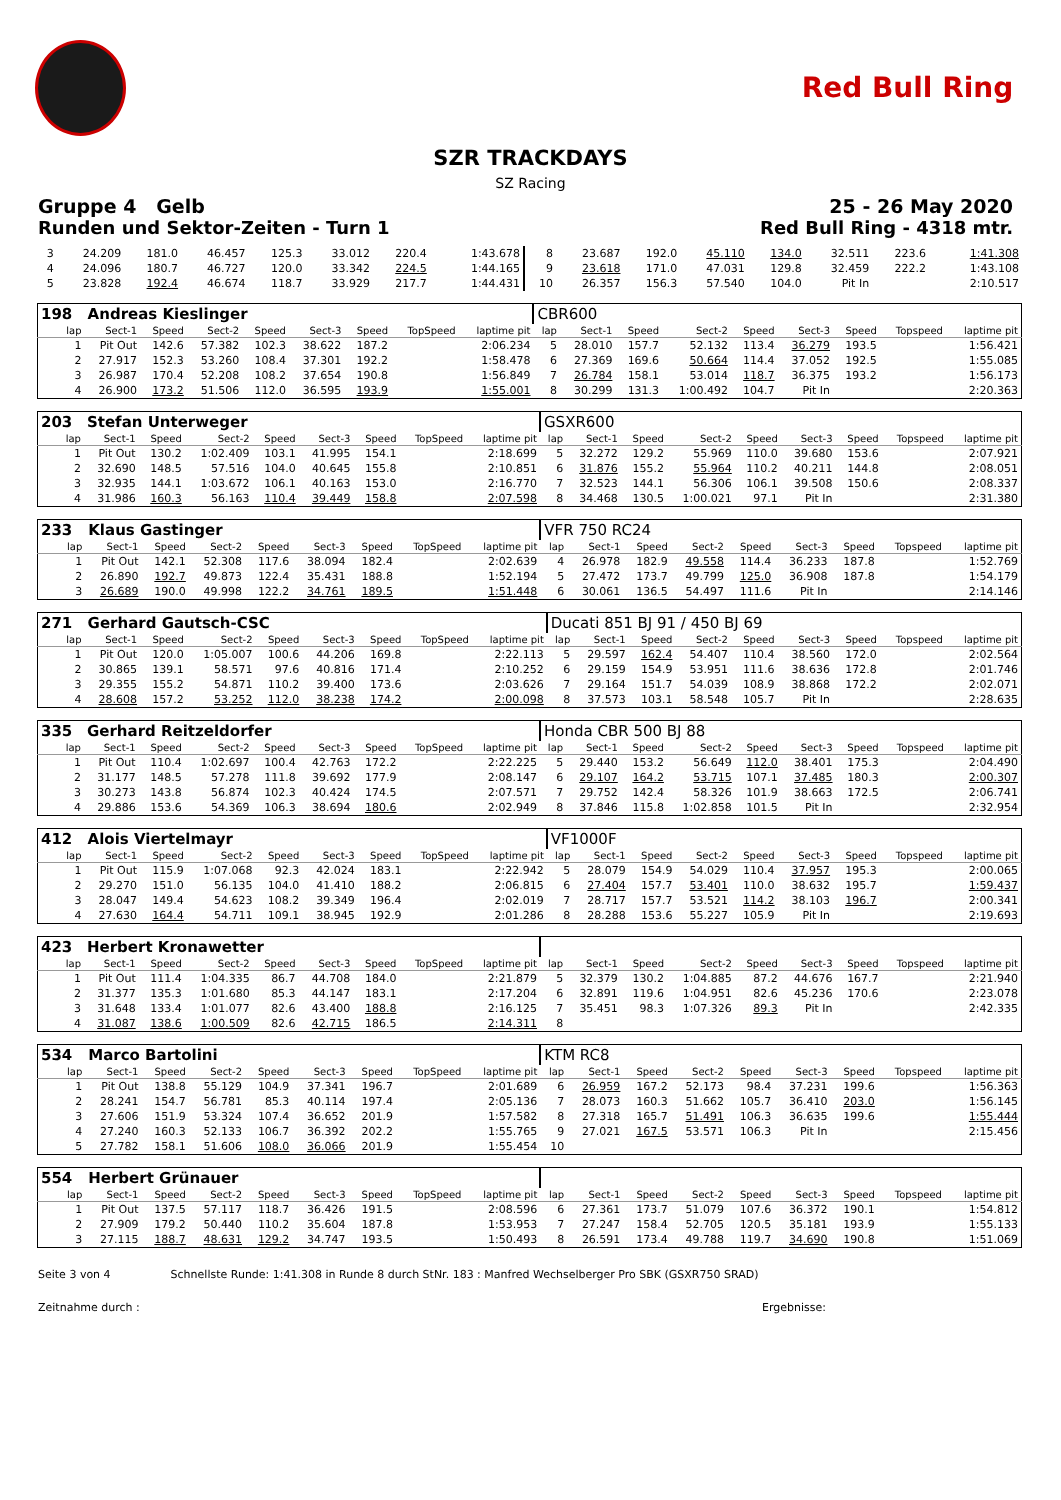Red Bull Ring
SZR TRACKDAYS
SZ Racing
Gruppe 4 Gelb 25 - 26 May 2020
Runden und Sektor-Zeiten - Turn 1 Red Bull Ring - 4318 mtr.
| 3 | 24.209 | 181.0 | 46.457 | 125.3 | 33.012 | 220.4 | | 1:43.678 | 8 | 23.687 | 192.0 | 45.110 | 134.0 | 32.511 | 223.6 | | 1:41.308 |
| 4 | 24.096 | 180.7 | 46.727 | 120.0 | 33.342 | 224.5 | | 1:44.165 | 9 | 23.618 | 171.0 | 47.031 | 129.8 | 32.459 | 222.2 | | 1:43.108 |
| 5 | 23.828 | 192.4 | 46.674 | 118.7 | 33.929 | 217.7 | | 1:44.431 | 10 | 26.357 | 156.3 | 57.540 | 104.0 | Pit In | | | 2:10.517 |
| 198 | Andreas Kieslinger | | | | | | | | CBR600 | | | | | | | | |
| lap | Sect-1 | Speed | Sect-2 | Speed | Sect-3 | Speed | TopSpeed | laptime pit | lap | Sect-1 | Speed | Sect-2 | Speed | Sect-3 | Speed | Topspeed | laptime pit |
| 1 | Pit Out | 142.6 | 57.382 | 102.3 | 38.622 | 187.2 | | 2:06.234 | 5 | 28.010 | 157.7 | 52.132 | 113.4 | 36.279 | 193.5 | | 1:56.421 |
| 2 | 27.917 | 152.3 | 53.260 | 108.4 | 37.301 | 192.2 | | 1:58.478 | 6 | 27.369 | 169.6 | 50.664 | 114.4 | 37.052 | 192.5 | | 1:55.085 |
| 3 | 26.987 | 170.4 | 52.208 | 108.2 | 37.654 | 190.8 | | 1:56.849 | 7 | 26.784 | 158.1 | 53.014 | 118.7 | 36.375 | 193.2 | | 1:56.173 |
| 4 | 26.900 | 173.2 | 51.506 | 112.0 | 36.595 | 193.9 | | 1:55.001 | 8 | 30.299 | 131.3 | 1:00.492 | 104.7 | Pit In | | | 2:20.363 |
| 203 | Stefan Unterweger | | | | | | | | GSXR600 | | | | | | | | |
| lap | Sect-1 | Speed | Sect-2 | Speed | Sect-3 | Speed | TopSpeed | laptime pit | lap | Sect-1 | Speed | Sect-2 | Speed | Sect-3 | Speed | Topspeed | laptime pit |
| 1 | Pit Out | 130.2 | 1:02.409 | 103.1 | 41.995 | 154.1 | | 2:18.699 | 5 | 32.272 | 129.2 | 55.969 | 110.0 | 39.680 | 153.6 | | 2:07.921 |
| 2 | 32.690 | 148.5 | 57.516 | 104.0 | 40.645 | 155.8 | | 2:10.851 | 6 | 31.876 | 155.2 | 55.964 | 110.2 | 40.211 | 144.8 | | 2:08.051 |
| 3 | 32.935 | 144.1 | 1:03.672 | 106.1 | 40.163 | 153.0 | | 2:16.770 | 7 | 32.523 | 144.1 | 56.306 | 106.1 | 39.508 | 150.6 | | 2:08.337 |
| 4 | 31.986 | 160.3 | 56.163 | 110.4 | 39.449 | 158.8 | | 2:07.598 | 8 | 34.468 | 130.5 | 1:00.021 | 97.1 | Pit In | | | 2:31.380 |
| 233 | Klaus Gastinger | | | | | | | | VFR 750 RC24 | | | | | | | | |
| lap | Sect-1 | Speed | Sect-2 | Speed | Sect-3 | Speed | TopSpeed | laptime pit | lap | Sect-1 | Speed | Sect-2 | Speed | Sect-3 | Speed | Topspeed | laptime pit |
| 1 | Pit Out | 142.1 | 52.308 | 117.6 | 38.094 | 182.4 | | 2:02.639 | 4 | 26.978 | 182.9 | 49.558 | 114.4 | 36.233 | 187.8 | | 1:52.769 |
| 2 | 26.890 | 192.7 | 49.873 | 122.4 | 35.431 | 188.8 | | 1:52.194 | 5 | 27.472 | 173.7 | 49.799 | 125.0 | 36.908 | 187.8 | | 1:54.179 |
| 3 | 26.689 | 190.0 | 49.998 | 122.2 | 34.761 | 189.5 | | 1:51.448 | 6 | 30.061 | 136.5 | 54.497 | 111.6 | Pit In | | | 2:14.146 |
| 271 | Gerhard Gautsch-CSC | | | | | | | | Ducati 851 BJ 91 / 450 BJ 69 | | | | | | | | |
| lap | Sect-1 | Speed | Sect-2 | Speed | Sect-3 | Speed | TopSpeed | laptime pit | lap | Sect-1 | Speed | Sect-2 | Speed | Sect-3 | Speed | Topspeed | laptime pit |
| 1 | Pit Out | 120.0 | 1:05.007 | 100.6 | 44.206 | 169.8 | | 2:22.113 | 5 | 29.597 | 162.4 | 54.407 | 110.4 | 38.560 | 172.0 | | 2:02.564 |
| 2 | 30.865 | 139.1 | 58.571 | 97.6 | 40.816 | 171.4 | | 2:10.252 | 6 | 29.159 | 154.9 | 53.951 | 111.6 | 38.636 | 172.8 | | 2:01.746 |
| 3 | 29.355 | 155.2 | 54.871 | 110.2 | 39.400 | 173.6 | | 2:03.626 | 7 | 29.164 | 151.7 | 54.039 | 108.9 | 38.868 | 172.2 | | 2:02.071 |
| 4 | 28.608 | 157.2 | 53.252 | 112.0 | 38.238 | 174.2 | | 2:00.098 | 8 | 37.573 | 103.1 | 58.548 | 105.7 | Pit In | | | 2:28.635 |
| 335 | Gerhard Reitzeldorfer | | | | | | | | Honda CBR 500 BJ 88 | | | | | | | | |
| lap | Sect-1 | Speed | Sect-2 | Speed | Sect-3 | Speed | TopSpeed | laptime pit | lap | Sect-1 | Speed | Sect-2 | Speed | Sect-3 | Speed | Topspeed | laptime pit |
| 1 | Pit Out | 110.4 | 1:02.697 | 100.4 | 42.763 | 172.2 | | 2:22.225 | 5 | 29.440 | 153.2 | 56.649 | 112.0 | 38.401 | 175.3 | | 2:04.490 |
| 2 | 31.177 | 148.5 | 57.278 | 111.8 | 39.692 | 177.9 | | 2:08.147 | 6 | 29.107 | 164.2 | 53.715 | 107.1 | 37.485 | 180.3 | | 2:00.307 |
| 3 | 30.273 | 143.8 | 56.874 | 102.3 | 40.424 | 174.5 | | 2:07.571 | 7 | 29.752 | 142.4 | 58.326 | 101.9 | 38.663 | 172.5 | | 2:06.741 |
| 4 | 29.886 | 153.6 | 54.369 | 106.3 | 38.694 | 180.6 | | 2:02.949 | 8 | 37.846 | 115.8 | 1:02.858 | 101.5 | Pit In | | | 2:32.954 |
| 412 | Alois Viertelmayr | | | | | | | | VF1000F | | | | | | | | |
| lap | Sect-1 | Speed | Sect-2 | Speed | Sect-3 | Speed | TopSpeed | laptime pit | lap | Sect-1 | Speed | Sect-2 | Speed | Sect-3 | Speed | Topspeed | laptime pit |
| 1 | Pit Out | 115.9 | 1:07.068 | 92.3 | 42.024 | 183.1 | | 2:22.942 | 5 | 28.079 | 154.9 | 54.029 | 110.4 | 37.957 | 195.3 | | 2:00.065 |
| 2 | 29.270 | 151.0 | 56.135 | 104.0 | 41.410 | 188.2 | | 2:06.815 | 6 | 27.404 | 157.7 | 53.401 | 110.0 | 38.632 | 195.7 | | 1:59.437 |
| 3 | 28.047 | 149.4 | 54.623 | 108.2 | 39.349 | 196.4 | | 2:02.019 | 7 | 28.717 | 157.7 | 53.521 | 114.2 | 38.103 | 196.7 | | 2:00.341 |
| 4 | 27.630 | 164.4 | 54.711 | 109.1 | 38.945 | 192.9 | | 2:01.286 | 8 | 28.288 | 153.6 | 55.227 | 105.9 | Pit In | | | 2:19.693 |
| 423 | Herbert Kronawetter | | | | | | | | | | | | | | | | |
| lap | Sect-1 | Speed | Sect-2 | Speed | Sect-3 | Speed | TopSpeed | laptime pit | lap | Sect-1 | Speed | Sect-2 | Speed | Sect-3 | Speed | Topspeed | laptime pit |
| 1 | Pit Out | 111.4 | 1:04.335 | 86.7 | 44.708 | 184.0 | | 2:21.879 | 5 | 32.379 | 130.2 | 1:04.885 | 87.2 | 44.676 | 167.7 | | 2:21.940 |
| 2 | 31.377 | 135.3 | 1:01.680 | 85.3 | 44.147 | 183.1 | | 2:17.204 | 6 | 32.891 | 119.6 | 1:04.951 | 82.6 | 45.236 | 170.6 | | 2:23.078 |
| 3 | 31.648 | 133.4 | 1:01.077 | 82.6 | 43.400 | 188.8 | | 2:16.125 | 7 | 35.451 | 98.3 | 1:07.326 | 89.3 | Pit In | | | 2:42.335 |
| 4 | 31.087 | 138.6 | 1:00.509 | 82.6 | 42.715 | 186.5 | | 2:14.311 | 8 | | | | | | | | |
| 534 | Marco Bartolini | | | | | | | | KTM RC8 | | | | | | | | |
| lap | Sect-1 | Speed | Sect-2 | Speed | Sect-3 | Speed | TopSpeed | laptime pit | lap | Sect-1 | Speed | Sect-2 | Speed | Sect-3 | Speed | Topspeed | laptime pit |
| 1 | Pit Out | 138.8 | 55.129 | 104.9 | 37.341 | 196.7 | | 2:01.689 | 6 | 26.959 | 167.2 | 52.173 | 98.4 | 37.231 | 199.6 | | 1:56.363 |
| 2 | 28.241 | 154.7 | 56.781 | 85.3 | 40.114 | 197.4 | | 2:05.136 | 7 | 28.073 | 160.3 | 51.662 | 105.7 | 36.410 | 203.0 | | 1:56.145 |
| 3 | 27.606 | 151.9 | 53.324 | 107.4 | 36.652 | 201.9 | | 1:57.582 | 8 | 27.318 | 165.7 | 51.491 | 106.3 | 36.635 | 199.6 | | 1:55.444 |
| 4 | 27.240 | 160.3 | 52.133 | 106.7 | 36.392 | 202.2 | | 1:55.765 | 9 | 27.021 | 167.5 | 53.571 | 106.3 | Pit In | | | 2:15.456 |
| 5 | 27.782 | 158.1 | 51.606 | 108.0 | 36.066 | 201.9 | | 1:55.454 | 10 | | | | | | | | |
| 554 | Herbert Grünauer | | | | | | | | | | | | | | | | |
| lap | Sect-1 | Speed | Sect-2 | Speed | Sect-3 | Speed | TopSpeed | laptime pit | lap | Sect-1 | Speed | Sect-2 | Speed | Sect-3 | Speed | Topspeed | laptime pit |
| 1 | Pit Out | 137.5 | 57.117 | 118.7 | 36.426 | 191.5 | | 2:08.596 | 6 | 27.361 | 173.7 | 51.079 | 107.6 | 36.372 | 190.1 | | 1:54.812 |
| 2 | 27.909 | 179.2 | 50.440 | 110.2 | 35.604 | 187.8 | | 1:53.953 | 7 | 27.247 | 158.4 | 52.705 | 120.5 | 35.181 | 193.9 | | 1:55.133 |
| 3 | 27.115 | 188.7 | 48.631 | 129.2 | 34.747 | 193.5 | | 1:50.493 | 8 | 26.591 | 173.4 | 49.788 | 119.7 | 34.690 | 190.8 | | 1:51.069 |
Seite 3 von 4 Schnellste Runde: 1:41.308 in Runde 8 durch StNr. 183 : Manfred Wechselberger Pro SBK (GSXR750 SRAD)
Zeitnahme durch : Ergebnisse: